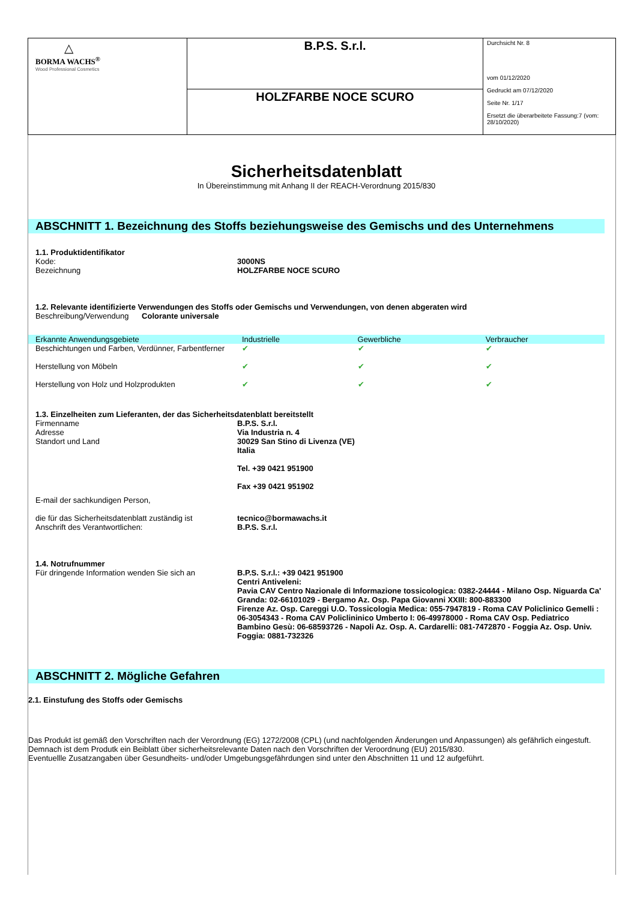| △ BORMA WACHS<sup>®</sup> Wood Professional Cosmetics | B.P.S. S.r.l. | Durchsicht Nr. 8 vom 01/12/2020 Gedruckt am 07/12/2020 Seite Nr. 1/17 Ersetzt die überarbeitete Fassung:7 (vom: 28/10/2020) |
| | HOLZFARBE NOCE SCURO | |
Sicherheitsdatenblatt
In Übereinstimmung mit Anhang II der REACH-Verordnung 2015/830
ABSCHNITT 1. Bezeichnung des Stoffs beziehungsweise des Gemischs und des Unternehmens
1.1. Produktidentifikator
Kode: 3000NS
Bezeichnung HOLZFARBE NOCE SCURO
1.2. Relevante identifizierte Verwendungen des Stoffs oder Gemischs und Verwendungen, von denen abgeraten wird
Beschreibung/Verwendung Colorante universale
| Erkannte Anwendungsgebiete | Industrielle | Gewerbliche | Verbraucher |
| --- | --- | --- | --- |
| Beschichtungen und Farben, Verdünner, Farbentferner | ✔ | ✔ | ✔ |
| Herstellung von Möbeln | ✔ | ✔ | ✔ |
| Herstellung von Holz und Holzprodukten | ✔ | ✔ | ✔ |
1.3. Einzelheiten zum Lieferanten, der das Sicherheitsdatenblatt bereitstellt
Firmenname B.P.S. S.r.l.
Adresse Via Industria n. 4
Standort und Land 30029 San Stino di Livenza (VE)
Italia
Tel. +39 0421 951900
Fax +39 0421 951902
E-mail der sachkundigen Person,
die für das Sicherheitsdatenblatt zuständig ist
Anschrift des Verantwortlichen:
tecnico@bormawachs.it
B.P.S. S.r.l.
1.4. Notrufnummer
Für dringende Information wenden Sie sich an B.P.S. S.r.l.: +39 0421 951900
Centri Antiveleni:
Pavia CAV Centro Nazionale di Informazione tossicologica: 0382-24444 - Milano Osp. Niguarda Ca' Granda: 02-66101029 - Bergamo Az. Osp. Papa Giovanni XXIII: 800-883300
Firenze Az. Osp. Careggi U.O. Tossicologia Medica: 055-7947819 - Roma CAV Policlinico Gemelli : 06-3054343 - Roma CAV Policlininico Umberto I: 06-49978000 - Roma CAV Osp. Pediatrico Bambino Gesù: 06-68593726 - Napoli Az. Osp. A. Cardarelli: 081-7472870 - Foggia Az. Osp. Univ. Foggia: 0881-732326
ABSCHNITT 2. Mögliche Gefahren
2.1. Einstufung des Stoffs oder Gemischs
Das Produkt ist gemäß den Vorschriften nach der Verordnung (EG) 1272/2008 (CPL) (und nachfolgenden Änderungen und Anpassungen) als gefährlich eingestuft. Demnach ist dem Produtk ein Beiblatt über sicherheitsrelevante Daten nach den Vorschriften der Veroordnung (EU) 2015/830.
Eventuellle Zusatzangaben über Gesundheits- und/oder Umgebungsgefährdungen sind unter den Abschnitten 11 und 12 aufgeführt.